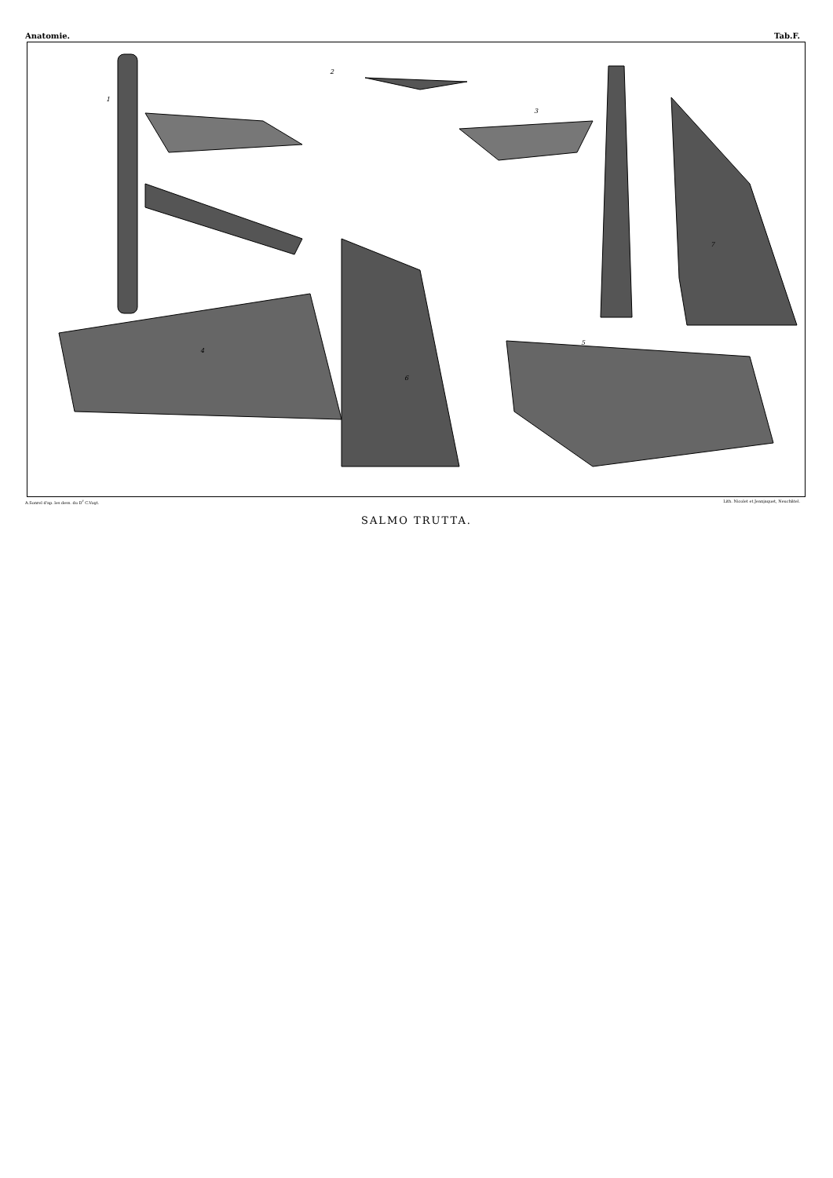Anatomie. Tab.F.
1
2
3
4
5
6
7
A.Sonrel d'ap. les dess. du D<sup>r</sup> C.Vogt. Lith. Nicolet et Jeanjaquet, Neuchâtel.
SALMO TRUTTA.